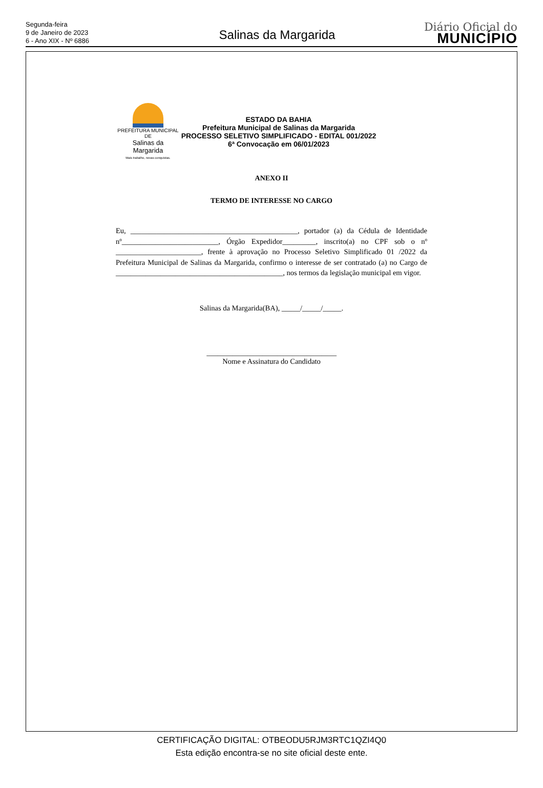Segunda-feira
9 de Janeiro de 2023
6 - Ano XIX - Nº 6886
Salinas da Margarida
Diário Oficial do
MUNICÍPIO
PREFEITURA MUNICIPAL DE
Salinas da Margarida
Mais trabalho, novas conquistas.
ESTADO DA BAHIA
Prefeitura Municipal de Salinas da Margarida
PROCESSO SELETIVO SIMPLIFICADO - EDITAL 001/2022
6ª Convocação em 06/01/2023
ANEXO II
TERMO DE INTERESSE NO CARGO
Eu, _____________________________________________, portador (a) da Cédula de Identidade nº__________________________, Órgão Expedidor_________, inscrito(a) no CPF sob o nº _______________________, frente à aprovação no Processo Seletivo Simplificado 01 /2022 da Prefeitura Municipal de Salinas da Margarida, confirmo o interesse de ser contratado (a) no Cargo de _____________________________________________, nos termos da legislação municipal em vigor.
Salinas da Margarida(BA), _____/_____/_____.
___________________________________
Nome e Assinatura do Candidato
CERTIFICAÇÃO DIGITAL: OTBEODU5RJM3RTC1QZI4Q0
Esta edição encontra-se no site oficial deste ente.